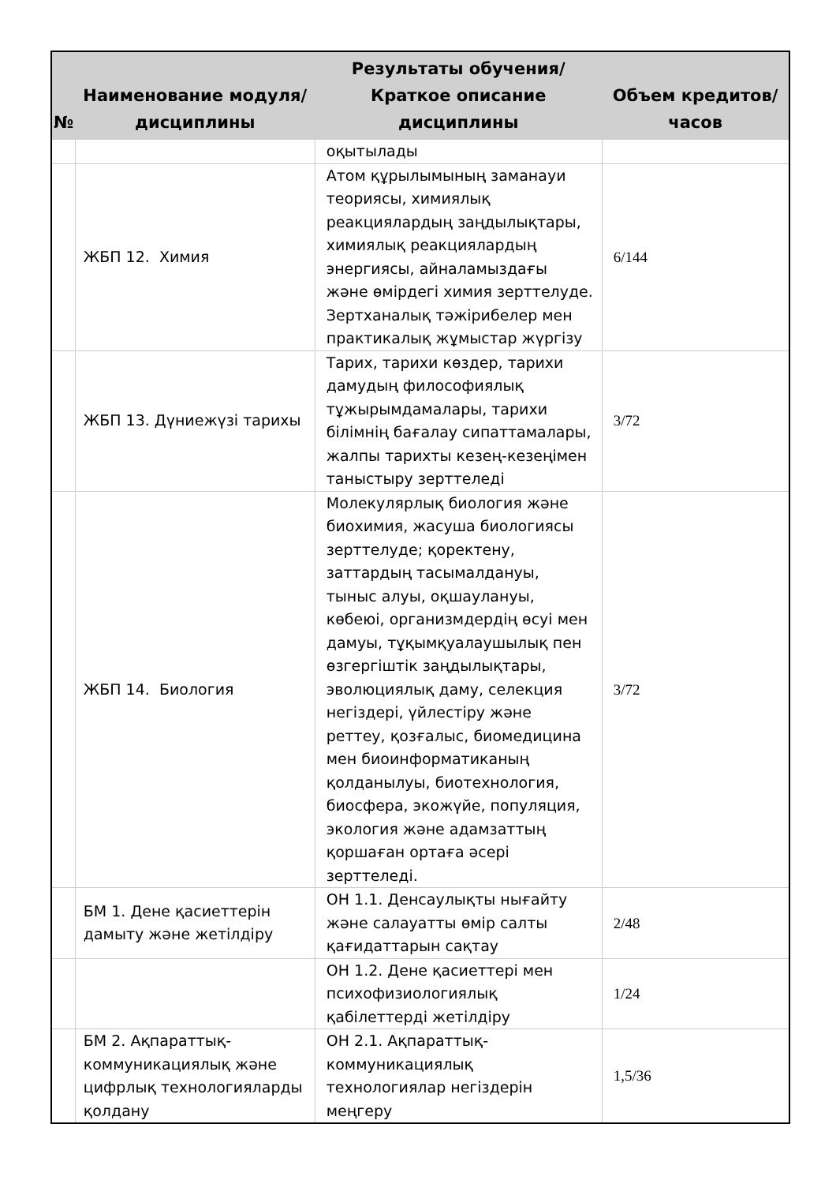| № | Наименование модуля/дисциплины | Результаты обучения/Краткое описание дисциплины | Объем кредитов/часов |
| --- | --- | --- | --- |
| | | оқытылады | |
| | ЖБП 12. Химия | Атом құрылымының заманауи теориясы, химиялық реакциялардың заңдылықтары, химиялық реакциялардың энергиясы, айналамыздағы және өмірдегі химия зерттелуде. Зертханалық тәжірибелер мен практикалық жұмыстар жүргізу | 6/144 |
| | ЖБП 13. Дүниежүзі тарихы | Тарих, тарихи көздер, тарихи дамудың философиялық тұжырымдамалары, тарихи білімнің бағалау сипаттамалары, жалпы тарихты кезең-кезеңімен таныстыру зерттеледі | 3/72 |
| | ЖБП 14. Биология | Молекулярлық биология және биохимия, жасуша биологиясы зерттелуде; қоректену, заттардың тасымалдануы, тыныс алуы, оқшаулануы, көбеюі, организмдердің өсуі мен дамуы, тұқымқуалаушылық пен өзгергіштік заңдылықтары, эволюциялық даму, селекция негіздері, үйлестіру және реттеу, қозғалыс, биомедицина мен биоинформатиканың қолданылуы, биотехнология, биосфера, экожүйе, популяция, экология және адамзаттың қоршаған ортаға әсері зерттеледі. | 3/72 |
| | БМ 1. Дене қасиеттерін дамыту және жетілдіру | ОН 1.1. Денсаулықты нығайту және салауатты өмір салты қағидаттарын сақтау | 2/48 |
| | | ОН 1.2. Дене қасиеттері мен психофизиологиялық қабілеттерді жетілдіру | 1/24 |
| | БМ 2. Ақпараттық-коммуникациялық және цифрлық технологияларды қолдану | ОН 2.1. Ақпараттық-коммуникациялық технологиялар негіздерін меңгеру | 1,5/36 |